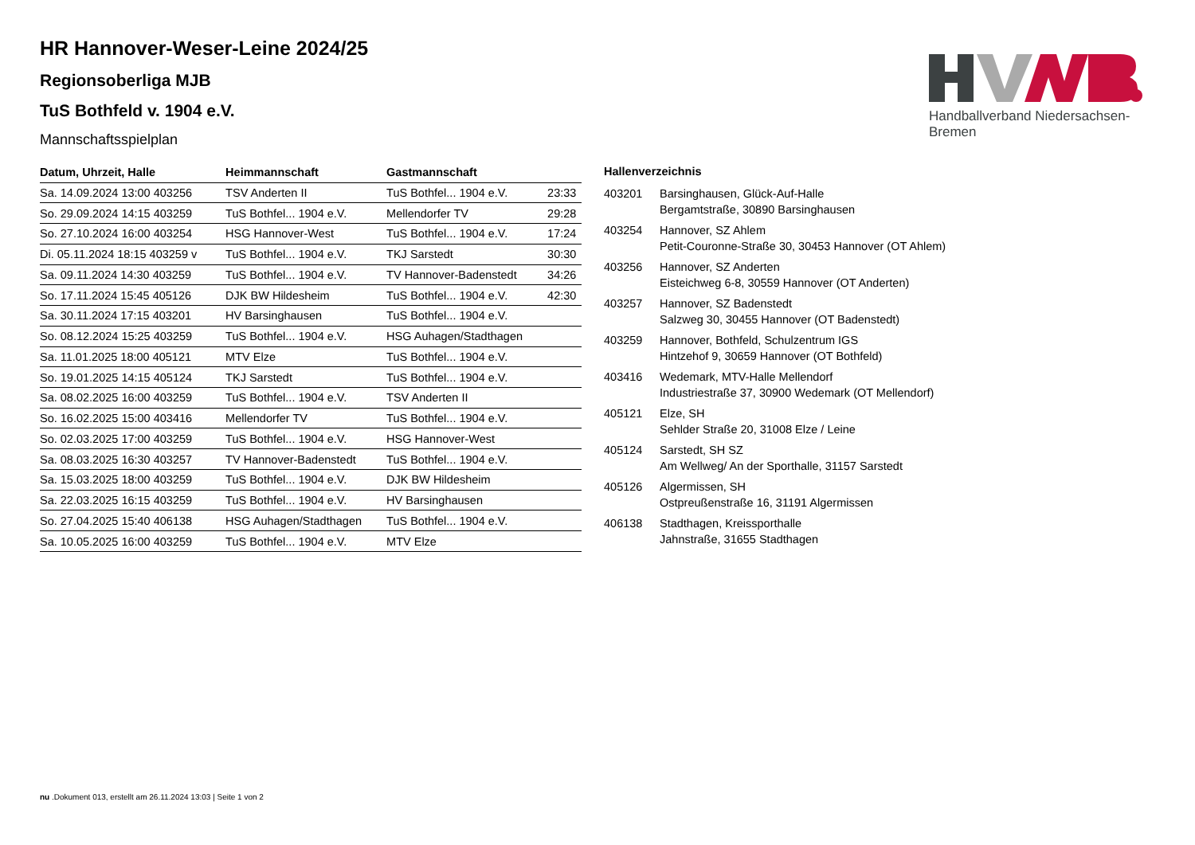Handballverband Niedersachsen-Bremen
HR Hannover-Weser-Leine 2024/25
Regionsoberliga MJB
TuS Bothfeld v. 1904 e.V.
Mannschaftsspielplan
| Datum, Uhrzeit, Halle | Heimmannschaft | Gastmannschaft | |
| --- | --- | --- | --- |
| Sa. 14.09.2024 13:00 403256 | TSV Anderten II | TuS Bothfel... 1904 e.V. | 23:33 |
| So. 29.09.2024 14:15 403259 | TuS Bothfel... 1904 e.V. | Mellendorfer TV | 29:28 |
| So. 27.10.2024 16:00 403254 | HSG Hannover-West | TuS Bothfel... 1904 e.V. | 17:24 |
| Di. 05.11.2024 18:15 403259 v | TuS Bothfel... 1904 e.V. | TKJ Sarstedt | 30:30 |
| Sa. 09.11.2024 14:30 403259 | TuS Bothfel... 1904 e.V. | TV Hannover-Badenstedt | 34:26 |
| So. 17.11.2024 15:45 405126 | DJK BW Hildesheim | TuS Bothfel... 1904 e.V. | 42:30 |
| Sa. 30.11.2024 17:15 403201 | HV Barsinghausen | TuS Bothfel... 1904 e.V. | |
| So. 08.12.2024 15:25 403259 | TuS Bothfel... 1904 e.V. | HSG Auhagen/Stadthagen | |
| Sa. 11.01.2025 18:00 405121 | MTV Elze | TuS Bothfel... 1904 e.V. | |
| So. 19.01.2025 14:15 405124 | TKJ Sarstedt | TuS Bothfel... 1904 e.V. | |
| Sa. 08.02.2025 16:00 403259 | TuS Bothfel... 1904 e.V. | TSV Anderten II | |
| So. 16.02.2025 15:00 403416 | Mellendorfer TV | TuS Bothfel... 1904 e.V. | |
| So. 02.03.2025 17:00 403259 | TuS Bothfel... 1904 e.V. | HSG Hannover-West | |
| Sa. 08.03.2025 16:30 403257 | TV Hannover-Badenstedt | TuS Bothfel... 1904 e.V. | |
| Sa. 15.03.2025 18:00 403259 | TuS Bothfel... 1904 e.V. | DJK BW Hildesheim | |
| Sa. 22.03.2025 16:15 403259 | TuS Bothfel... 1904 e.V. | HV Barsinghausen | |
| So. 27.04.2025 15:40 406138 | HSG Auhagen/Stadthagen | TuS Bothfel... 1904 e.V. | |
| Sa. 10.05.2025 16:00 403259 | TuS Bothfel... 1904 e.V. | MTV Elze | |
Hallenverzeichnis
| 403201 | Barsinghausen, Glück-Auf-Halle Bergamtstraße, 30890 Barsinghausen |
| 403254 | Hannover, SZ Ahlem Petit-Couronne-Straße 30, 30453 Hannover (OT Ahlem) |
| 403256 | Hannover, SZ Anderten Eisteichweg 6-8, 30559 Hannover (OT Anderten) |
| 403257 | Hannover, SZ Badenstedt Salzweg 30, 30455 Hannover (OT Badenstedt) |
| 403259 | Hannover, Bothfeld, Schulzentrum IGS Hintzehof 9, 30659 Hannover (OT Bothfeld) |
| 403416 | Wedemark, MTV-Halle Mellendorf Industriestraße 37, 30900 Wedemark (OT Mellendorf) |
| 405121 | Elze, SH Sehlder Straße 20, 31008 Elze / Leine |
| 405124 | Sarstedt, SH SZ Am Wellweg/ An der Sporthalle, 31157 Sarstedt |
| 405126 | Algermissen, SH Ostpreußenstraße 16, 31191 Algermissen |
| 406138 | Stadthagen, Kreissporthalle Jahnstraße, 31655 Stadthagen |
nu .Dokument 013, erstellt am 26.11.2024 13:03 | Seite 1 von 2